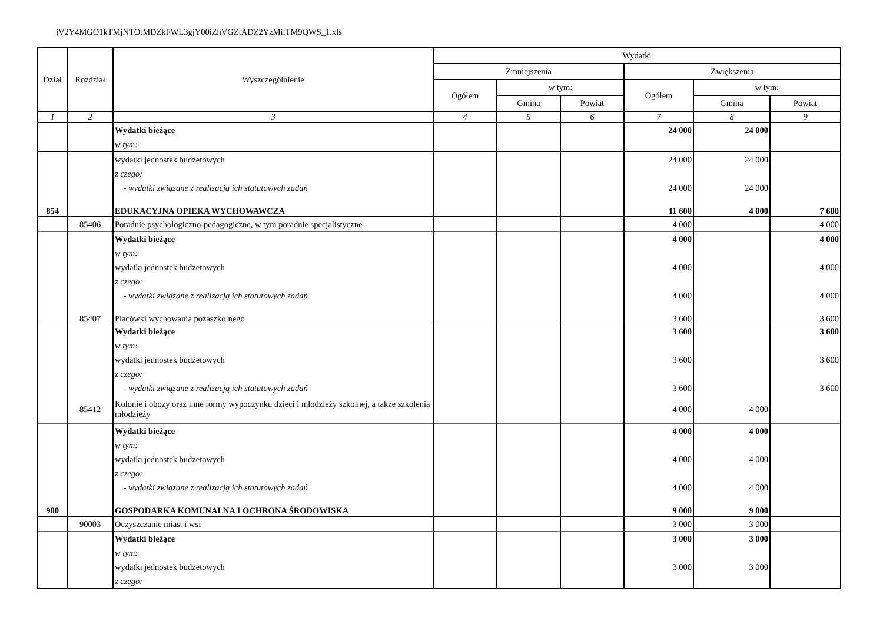jV2Y4MGO1kTMjNTOtMDZkFWL3gjY00iZhVGZtADZ2YzMilTM9QWS_1.xls
| Dział | Rozdział | Wyszczególnienie | Wydatki | | | | | |
| --- | --- | --- | --- | --- | --- | --- | --- | --- |
| | | | Zmniejszenia | | | Zwiększenia | | |
| | | | Ogółem | w tym: | | Ogółem | w tym: | |
| | | | | Gmina | Powiat | | Gmina | Powiat |
| 1 | 2 | 3 | 4 | 5 | 6 | 7 | 8 | 9 |
| | | Wydatki bieżące | | | | 24 000 | 24 000 | |
| | | w tym: | | | | | | |
| | | wydatki jednostek budżetowych | | | | 24 000 | 24 000 | |
| | | z czego: | | | | | | |
| | | - wydatki związane z realizacją ich statutowych zadań | | | | 24 000 | 24 000 | |
| 854 | | EDUKACYJNA OPIEKA WYCHOWAWCZA | | | | 11 600 | 4 000 | 7 600 |
| | 85406 | Poradnie psychologiczno-pedagogiczne, w tym poradnie specjalistyczne | | | | 4 000 | | 4 000 |
| | | Wydatki bieżące | | | | 4 000 | | 4 000 |
| | | w tym: | | | | | | |
| | | wydatki jednostek budżetowych | | | | 4 000 | | 4 000 |
| | | z czego: | | | | | | |
| | | - wydatki związane z realizacją ich statutowych zadań | | | | 4 000 | | 4 000 |
| | 85407 | Placówki wychowania pozaszkolnego | | | | 3 600 | | 3 600 |
| | | Wydatki bieżące | | | | 3 600 | | 3 600 |
| | | w tym: | | | | | | |
| | | wydatki jednostek budżetowych | | | | 3 600 | | 3 600 |
| | | z czego: | | | | | | |
| | | - wydatki związane z realizacją ich statutowych zadań | | | | 3 600 | | 3 600 |
| | 85412 | Kolonie i obozy oraz inne formy wypoczynku dzieci i młodzieży szkolnej, a także szkolenia młodzieży | | | | 4 000 | 4 000 | |
| | | Wydatki bieżące | | | | 4 000 | 4 000 | |
| | | w tym: | | | | | | |
| | | wydatki jednostek budżetowych | | | | 4 000 | 4 000 | |
| | | z czego: | | | | | | |
| | | - wydatki związane z realizacją ich statutowych zadań | | | | 4 000 | 4 000 | |
| 900 | | GOSPODARKA KOMUNALNA I OCHRONA ŚRODOWISKA | | | | 9 000 | 9 000 | |
| | 90003 | Oczyszczanie miast i wsi | | | | 3 000 | 3 000 | |
| | | Wydatki bieżące | | | | 3 000 | 3 000 | |
| | | w tym: | | | | | | |
| | | wydatki jednostek budżetowych | | | | 3 000 | 3 000 | |
| | | z czego: | | | | | | |